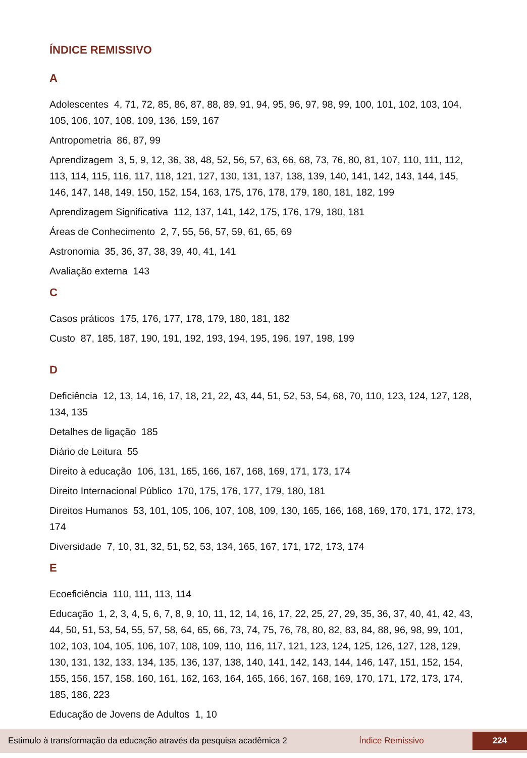ÍNDICE REMISSIVO
A
Adolescentes 4, 71, 72, 85, 86, 87, 88, 89, 91, 94, 95, 96, 97, 98, 99, 100, 101, 102, 103, 104, 105, 106, 107, 108, 109, 136, 159, 167
Antropometria 86, 87, 99
Aprendizagem 3, 5, 9, 12, 36, 38, 48, 52, 56, 57, 63, 66, 68, 73, 76, 80, 81, 107, 110, 111, 112, 113, 114, 115, 116, 117, 118, 121, 127, 130, 131, 137, 138, 139, 140, 141, 142, 143, 144, 145, 146, 147, 148, 149, 150, 152, 154, 163, 175, 176, 178, 179, 180, 181, 182, 199
Aprendizagem Significativa 112, 137, 141, 142, 175, 176, 179, 180, 181
Áreas de Conhecimento 2, 7, 55, 56, 57, 59, 61, 65, 69
Astronomia 35, 36, 37, 38, 39, 40, 41, 141
Avaliação externa 143
C
Casos práticos 175, 176, 177, 178, 179, 180, 181, 182
Custo 87, 185, 187, 190, 191, 192, 193, 194, 195, 196, 197, 198, 199
D
Deficiência 12, 13, 14, 16, 17, 18, 21, 22, 43, 44, 51, 52, 53, 54, 68, 70, 110, 123, 124, 127, 128, 134, 135
Detalhes de ligação 185
Diário de Leitura 55
Direito à educação 106, 131, 165, 166, 167, 168, 169, 171, 173, 174
Direito Internacional Público 170, 175, 176, 177, 179, 180, 181
Direitos Humanos 53, 101, 105, 106, 107, 108, 109, 130, 165, 166, 168, 169, 170, 171, 172, 173, 174
Diversidade 7, 10, 31, 32, 51, 52, 53, 134, 165, 167, 171, 172, 173, 174
E
Ecoeficiência 110, 111, 113, 114
Educação 1, 2, 3, 4, 5, 6, 7, 8, 9, 10, 11, 12, 14, 16, 17, 22, 25, 27, 29, 35, 36, 37, 40, 41, 42, 43, 44, 50, 51, 53, 54, 55, 57, 58, 64, 65, 66, 73, 74, 75, 76, 78, 80, 82, 83, 84, 88, 96, 98, 99, 101, 102, 103, 104, 105, 106, 107, 108, 109, 110, 116, 117, 121, 123, 124, 125, 126, 127, 128, 129, 130, 131, 132, 133, 134, 135, 136, 137, 138, 140, 141, 142, 143, 144, 146, 147, 151, 152, 154, 155, 156, 157, 158, 160, 161, 162, 163, 164, 165, 166, 167, 168, 169, 170, 171, 172, 173, 174, 185, 186, 223
Educação de Jovens de Adultos 1, 10
Estimulo à transformação da educação através da pesquisa acadêmica 2 Índice Remissivo 224